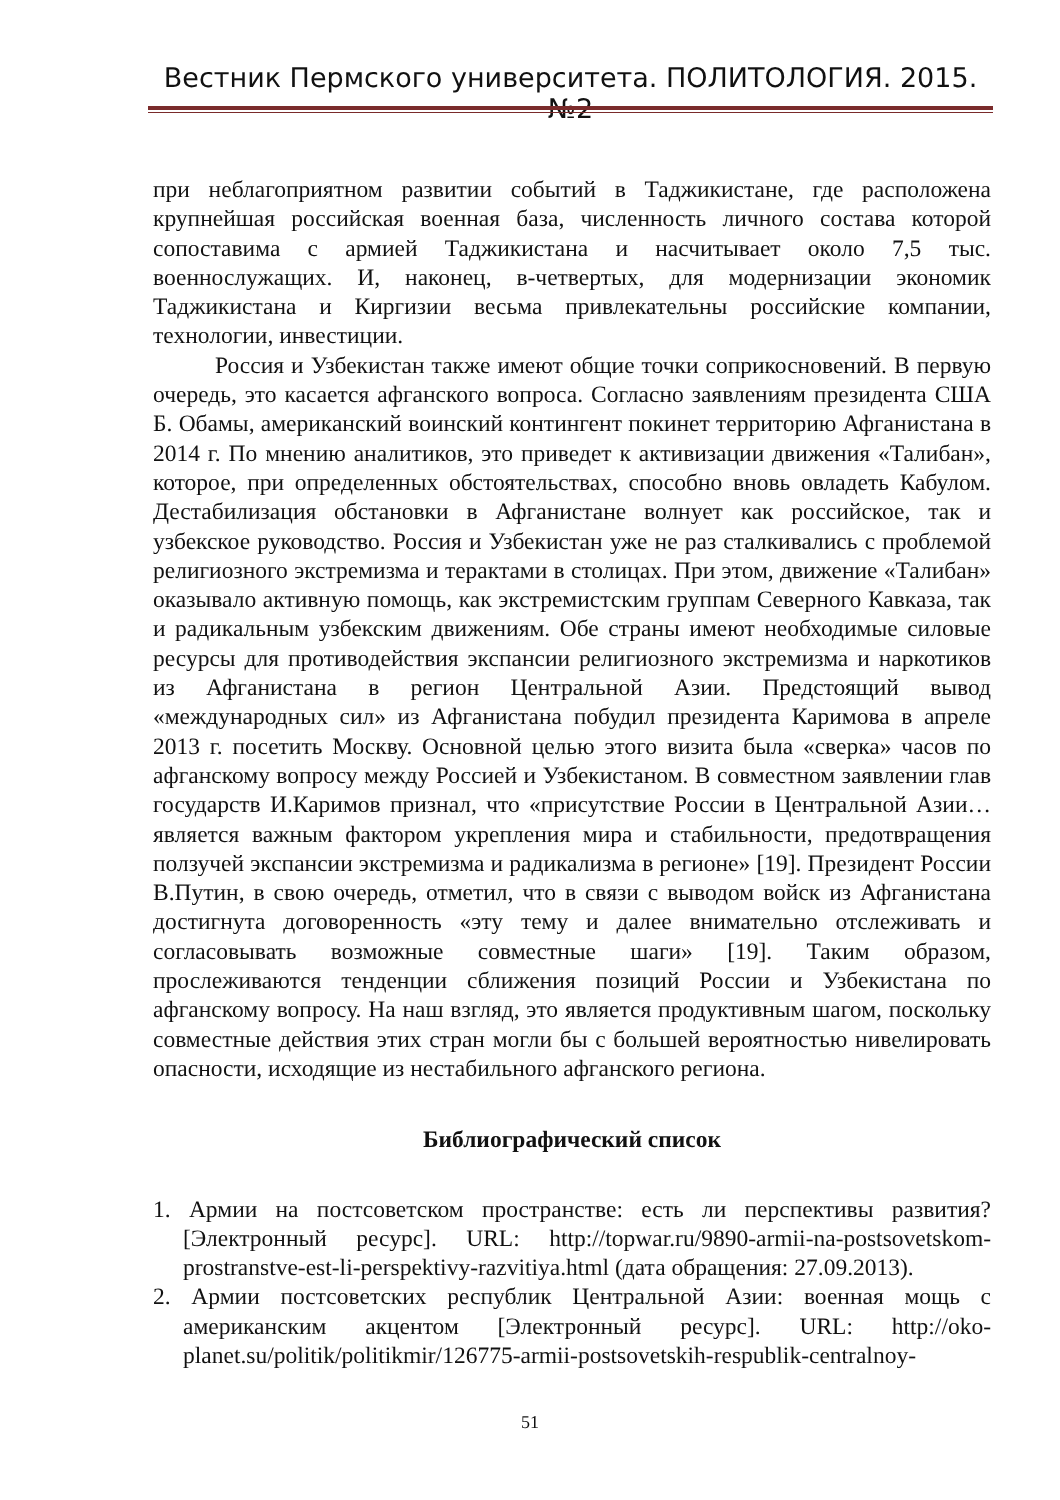Вестник Пермского университета. ПОЛИТОЛОГИЯ. 2015. №2
при неблагоприятном развитии событий в Таджикистане, где расположена крупнейшая российская военная база, численность личного состава которой сопоставима с армией Таджикистана и насчитывает около 7,5 тыс. военнослужащих. И, наконец, в-четвертых, для модернизации экономик Таджикистана и Киргизии весьма привлекательны российские компании, технологии, инвестиции.
Россия и Узбекистан также имеют общие точки соприкосновений. В первую очередь, это касается афганского вопроса. Согласно заявлениям президента США Б. Обамы, американский воинский контингент покинет территорию Афганистана в 2014 г. По мнению аналитиков, это приведет к активизации движения «Талибан», которое, при определенных обстоятельствах, способно вновь овладеть Кабулом. Дестабилизация обстановки в Афганистане волнует как российское, так и узбекское руководство. Россия и Узбекистан уже не раз сталкивались с проблемой религиозного экстремизма и терактами в столицах. При этом, движение «Талибан» оказывало активную помощь, как экстремистским группам Северного Кавказа, так и радикальным узбекским движениям. Обе страны имеют необходимые силовые ресурсы для противодействия экспансии религиозного экстремизма и наркотиков из Афганистана в регион Центральной Азии. Предстоящий вывод «международных сил» из Афганистана побудил президента Каримова в апреле 2013 г. посетить Москву. Основной целью этого визита была «сверка» часов по афганскому вопросу между Россией и Узбекистаном. В совместном заявлении глав государств И.Каримов признал, что «присутствие России в Центральной Азии… является важным фактором укрепления мира и стабильности, предотвращения ползучей экспансии экстремизма и радикализма в регионе» [19]. Президент России В.Путин, в свою очередь, отметил, что в связи с выводом войск из Афганистана достигнута договоренность «эту тему и далее внимательно отслеживать и согласовывать возможные совместные шаги» [19]. Таким образом, прослеживаются тенденции сближения позиций России и Узбекистана по афганскому вопросу. На наш взгляд, это является продуктивным шагом, поскольку совместные действия этих стран могли бы с большей вероятностью нивелировать опасности, исходящие из нестабильного афганского региона.
Библиографический список
1. Армии на постсоветском пространстве: есть ли перспективы развития? [Электронный ресурс]. URL: http://topwar.ru/9890-armii-na-postsovetskom-prostranstve-est-li-perspektivy-razvitiya.html (дата обращения: 27.09.2013).
2. Армии постсоветских республик Центральной Азии: военная мощь с американским акцентом [Электронный ресурс]. URL: http://oko-planet.su/politik/politikmir/126775-armii-postsovetskih-respublik-centralnoy-
51